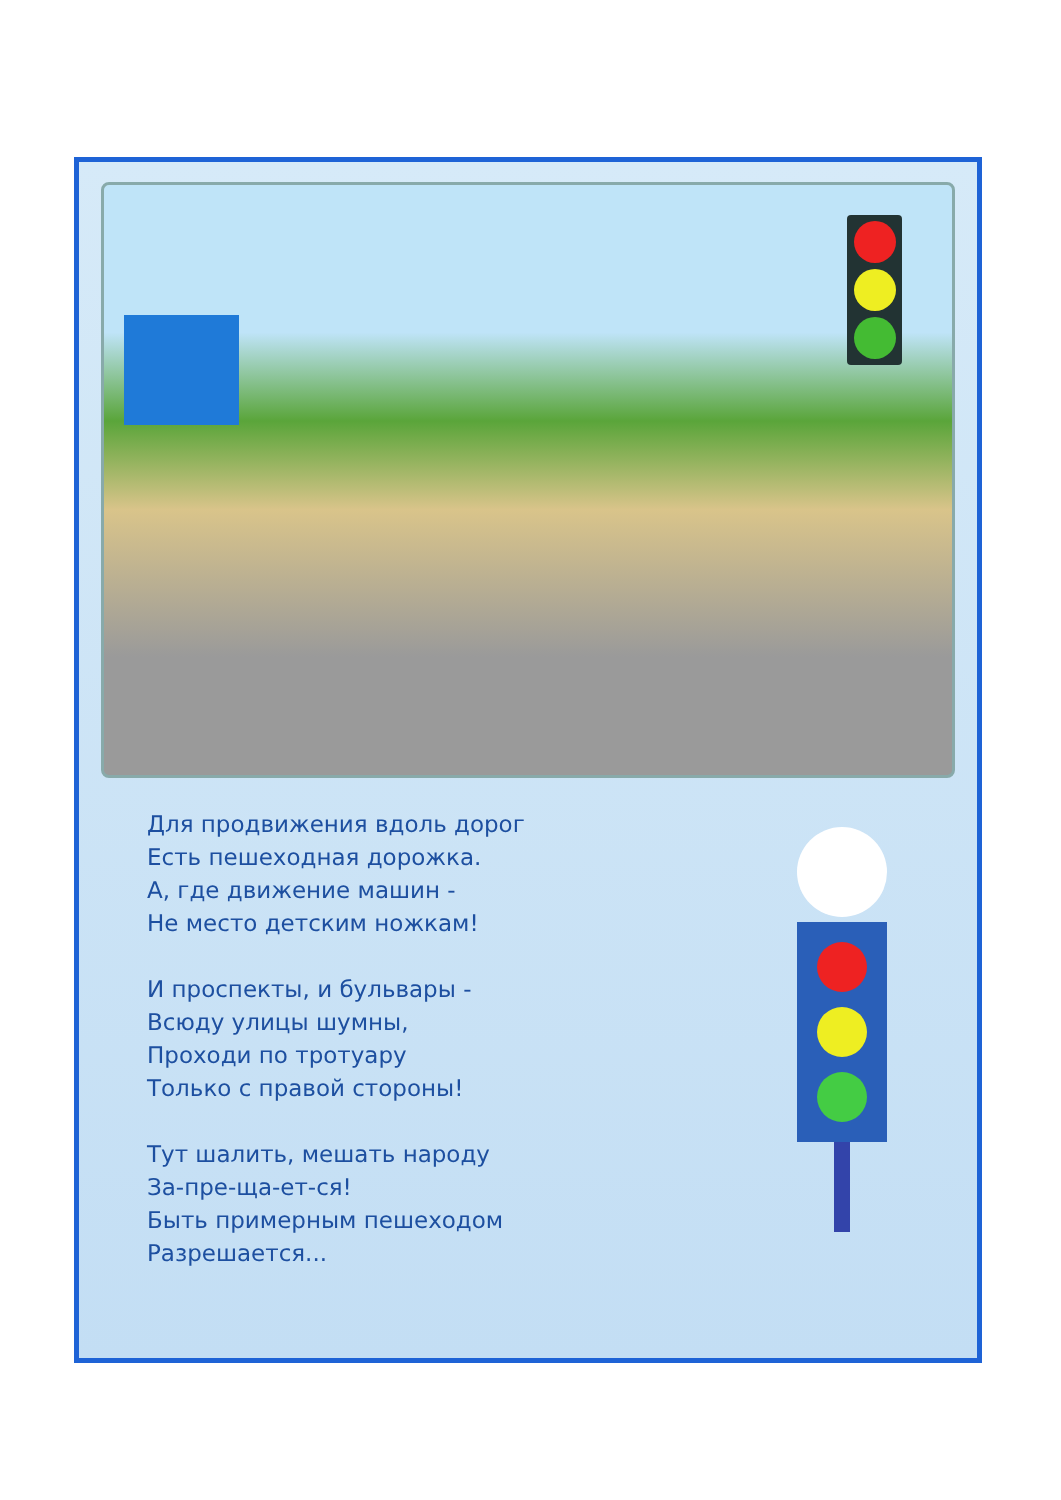Для продвижения вдоль дорог
Есть пешеходная дорожка.
А, где движение машин -
Не место детским ножкам!
И проспекты, и бульвары -
Всюду улицы шумны,
Проходи по тротуару
Только с правой стороны!
Тут шалить, мешать народу
За-пре-ща-ет-ся!
Быть примерным пешеходом
Разрешается...